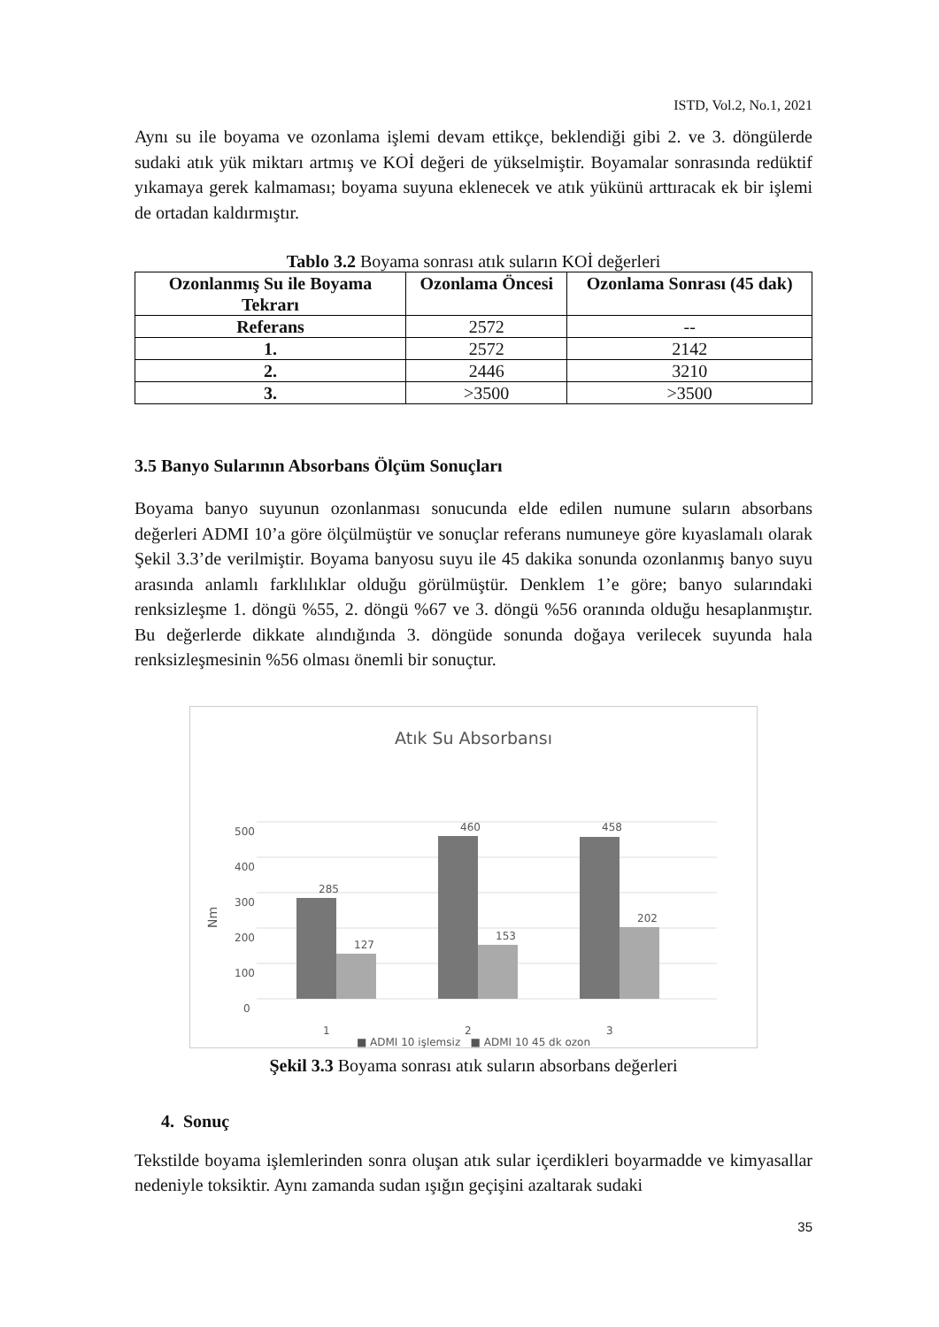ISTD, Vol.2, No.1, 2021
Aynı su ile boyama ve ozonlama işlemi devam ettikçe, beklendiği gibi 2. ve 3. döngülerde sudaki atık yük miktarı artmış ve KOİ değeri de yükselmiştir. Boyamalar sonrasında redüktif yıkamaya gerek kalmaması; boyama suyuna eklenecek ve atık yükünü arttıracak ek bir işlemi de ortadan kaldırmıştır.
Tablo 3.2 Boyama sonrası atık suların KOİ değerleri
| Ozonlanmış Su ile Boyama Tekrarı | Ozonlama Öncesi | Ozonlama Sonrası (45 dak) |
| --- | --- | --- |
| Referans | 2572 | -- |
| 1. | 2572 | 2142 |
| 2. | 2446 | 3210 |
| 3. | >3500 | >3500 |
3.5 Banyo Sularının Absorbans Ölçüm Sonuçları
Boyama banyo suyunun ozonlanması sonucunda elde edilen numune suların absorbans değerleri ADMI 10’a göre ölçülmüştür ve sonuçlar referans numuneye göre kıyaslamalı olarak Şekil 3.3’de verilmiştir. Boyama banyosu suyu ile 45 dakika sonunda ozonlanmış banyo suyu arasında anlamlı farklılıklar olduğu görülmüştür. Denklem 1’e göre; banyo sularındaki renksizleşme 1. döngü %55, 2. döngü %67 ve 3. döngü %56 oranında olduğu hesaplanmıştır. Bu değerlerde dikkate alındığında 3. döngüde sonunda doğaya verilecek suyunda hala renksizleşmesinin %56 olması önemli bir sonuçtur.
Atık Su Absorbansı
0
100
200
300
400
500
Nm
285
127
460
153
458
202
1
2
3
■ ADMI 10 işlemsiz ■ ADMI 10 45 dk ozon
Şekil 3.3 Boyama sonrası atık suların absorbans değerleri
4. Sonuç
Tekstilde boyama işlemlerinden sonra oluşan atık sular içerdikleri boyarmadde ve kimyasallar nedeniyle toksiktir. Aynı zamanda sudan ışığın geçişini azaltarak sudaki
35